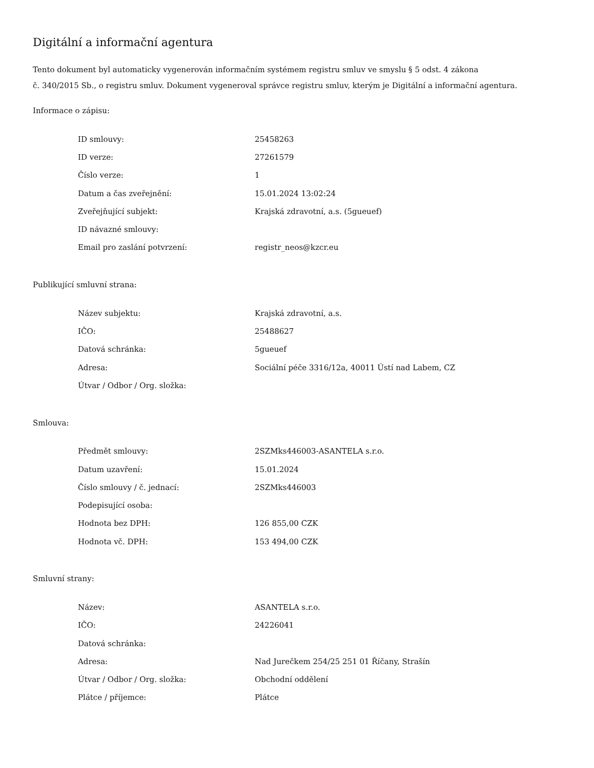Digitální a informační agentura
Tento dokument byl automaticky vygenerován informačním systémem registru smluv ve smyslu § 5 odst. 4 zákona
č. 340/2015 Sb., o registru smluv. Dokument vygeneroval správce registru smluv, kterým je Digitální a informační agentura.
Informace o zápisu:
| ID smlouvy: | 25458263 |
| ID verze: | 27261579 |
| Číslo verze: | 1 |
| Datum a čas zveřejnění: | 15.01.2024 13:02:24 |
| Zveřejňující subjekt: | Krajská zdravotní, a.s. (5gueuef) |
| ID návazné smlouvy: | |
| Email pro zaslání potvrzení: | registr_neos@kzcr.eu |
Publikující smluvní strana:
| Název subjektu: | Krajská zdravotní, a.s. |
| IČO: | 25488627 |
| Datová schránka: | 5gueuef |
| Adresa: | Sociální péče 3316/12a, 40011 Ústí nad Labem, CZ |
| Útvar / Odbor / Org. složka: | |
Smlouva:
| Předmět smlouvy: | 2SZMks446003-ASANTELA s.r.o. |
| Datum uzavření: | 15.01.2024 |
| Číslo smlouvy / č. jednací: | 2SZMks446003 |
| Podepisující osoba: | |
| Hodnota bez DPH: | 126 855,00 CZK |
| Hodnota vč. DPH: | 153 494,00 CZK |
Smluvní strany:
| Název: | ASANTELA s.r.o. |
| IČO: | 24226041 |
| Datová schránka: | |
| Adresa: | Nad Jurečkem 254/25 251 01 Říčany, Strašín |
| Útvar / Odbor / Org. složka: | Obchodní oddělení |
| Plátce / příjemce: | Plátce |